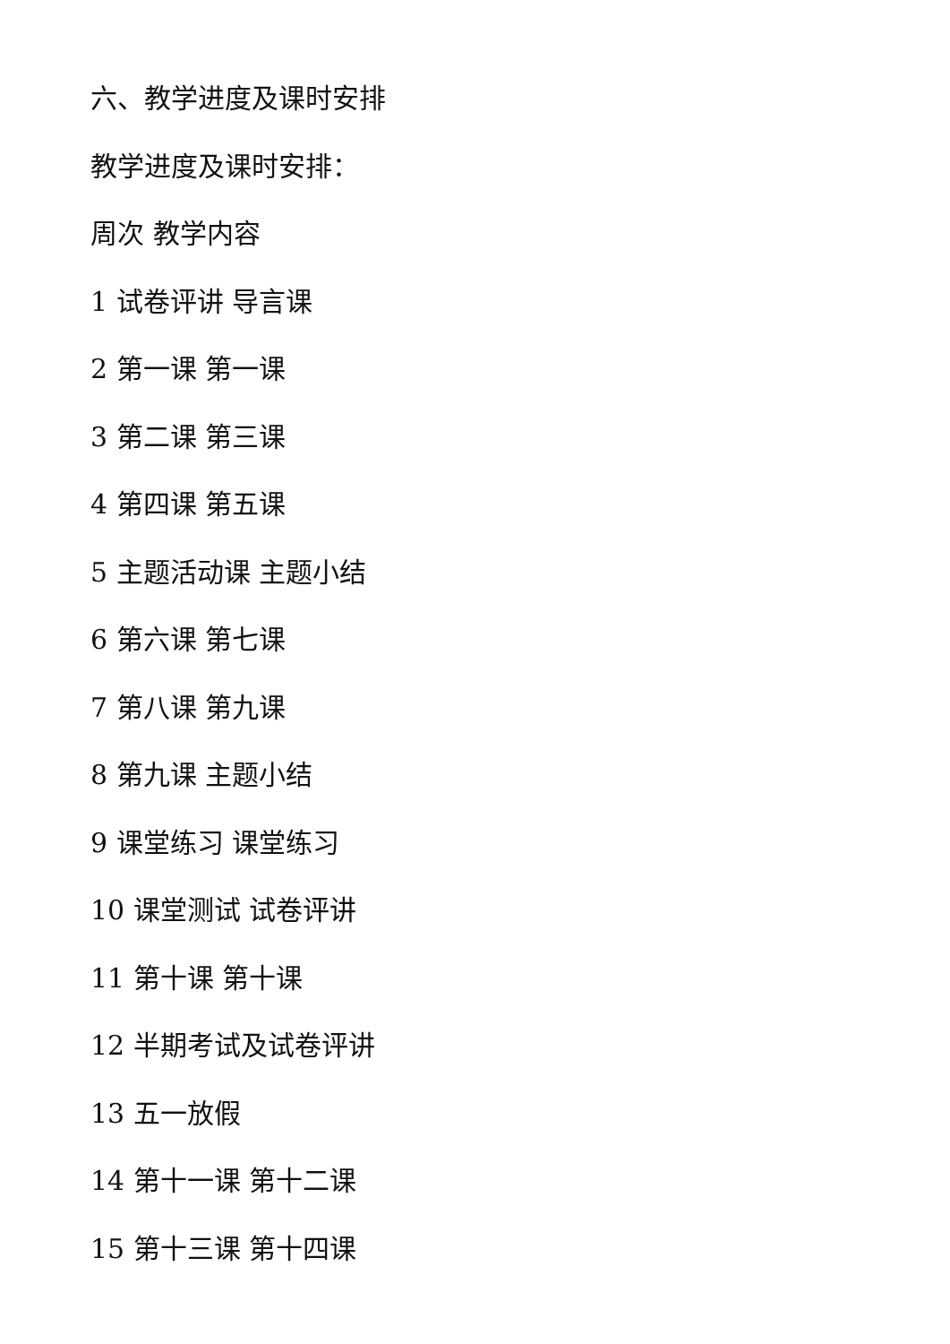六、教学进度及课时安排
教学进度及课时安排：
周次 教学内容
1 试卷评讲 导言课
2 第一课 第一课
3 第二课 第三课
4 第四课 第五课
5 主题活动课 主题小结
6 第六课 第七课
7 第八课 第九课
8 第九课 主题小结
9 课堂练习 课堂练习
10 课堂测试 试卷评讲
11 第十课 第十课
12 半期考试及试卷评讲
13 五一放假
14 第十一课 第十二课
15 第十三课 第十四课